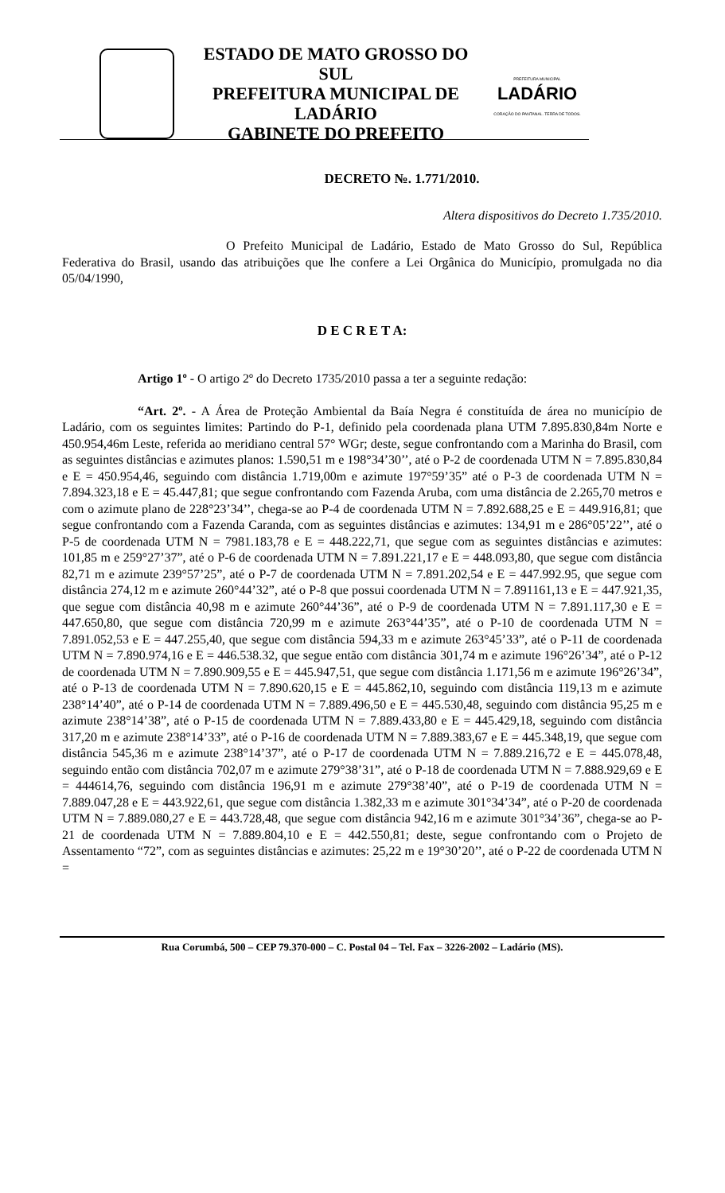ESTADO DE MATO GROSSO DO SUL
PREFEITURA MUNICIPAL DE LADÁRIO
GABINETE DO PREFEITO
PREFEITURA MUNICIPAL
LADÁRIO
CORAÇÃO DO PANTANAL. TERRA DE TODOS.
DECRETO №. 1.771/2010.
Altera dispositivos do Decreto 1.735/2010.
O Prefeito Municipal de Ladário, Estado de Mato Grosso do Sul, República Federativa do Brasil, usando das atribuições que lhe confere a Lei Orgânica do Município, promulgada no dia 05/04/1990,
D E C R E T A:
Artigo 1º - O artigo 2º do Decreto 1735/2010 passa a ter a seguinte redação:
“Art. 2º. - A Área de Proteção Ambiental da Baía Negra é constituída de área no município de Ladário, com os seguintes limites: Partindo do P-1, definido pela coordenada plana UTM 7.895.830,84m Norte e 450.954,46m Leste, referida ao meridiano central 57° WGr; deste, segue confrontando com a Marinha do Brasil, com as seguintes distâncias e azimutes planos: 1.590,51 m e 198°34’30’’, até o P-2 de coordenada UTM N = 7.895.830,84 e E = 450.954,46, seguindo com distância 1.719,00m e azimute 197°59’35” até o P-3 de coordenada UTM N = 7.894.323,18 e E = 45.447,81; que segue confrontando com Fazenda Aruba, com uma distância de 2.265,70 metros e com o azimute plano de 228°23’34’’, chega-se ao P-4 de coordenada UTM N = 7.892.688,25 e E = 449.916,81; que segue confrontando com a Fazenda Caranda, com as seguintes distâncias e azimutes: 134,91 m e 286°05’22’’, até o P-5 de coordenada UTM N = 7981.183,78 e E = 448.222,71, que segue com as seguintes distâncias e azimutes: 101,85 m e 259°27’37”, até o P-6 de coordenada UTM N = 7.891.221,17 e E = 448.093,80, que segue com distância 82,71 m e azimute 239°57’25”, até o P-7 de coordenada UTM N = 7.891.202,54 e E = 447.992.95, que segue com distância 274,12 m e azimute 260°44’32”, até o P-8 que possui coordenada UTM N = 7.891161,13 e E = 447.921,35, que segue com distância 40,98 m e azimute 260°44’36”, até o P-9 de coordenada UTM N = 7.891.117,30 e E = 447.650,80, que segue com distância 720,99 m e azimute 263°44’35”, até o P-10 de coordenada UTM N = 7.891.052,53 e E = 447.255,40, que segue com distância 594,33 m e azimute 263°45’33”, até o P-11 de coordenada UTM N = 7.890.974,16 e E = 446.538.32, que segue então com distância 301,74 m e azimute 196°26’34”, até o P-12 de coordenada UTM N = 7.890.909,55 e E = 445.947,51, que segue com distância 1.171,56 m e azimute 196°26’34”, até o P-13 de coordenada UTM N = 7.890.620,15 e E = 445.862,10, seguindo com distância 119,13 m e azimute 238°14’40”, até o P-14 de coordenada UTM N = 7.889.496,50 e E = 445.530,48, seguindo com distância 95,25 m e azimute 238°14’38”, até o P-15 de coordenada UTM N = 7.889.433,80 e E = 445.429,18, seguindo com distância 317,20 m e azimute 238°14’33”, até o P-16 de coordenada UTM N = 7.889.383,67 e E = 445.348,19, que segue com distância 545,36 m e azimute 238°14’37”, até o P-17 de coordenada UTM N = 7.889.216,72 e E = 445.078,48, seguindo então com distância 702,07 m e azimute 279°38’31”, até o P-18 de coordenada UTM N = 7.888.929,69 e E = 444614,76, seguindo com distância 196,91 m e azimute 279°38’40”, até o P-19 de coordenada UTM N = 7.889.047,28 e E = 443.922,61, que segue com distância 1.382,33 m e azimute 301°34’34”, até o P-20 de coordenada UTM N = 7.889.080,27 e E = 443.728,48, que segue com distância 942,16 m e azimute 301°34’36”, chega-se ao P-21 de coordenada UTM N = 7.889.804,10 e E = 442.550,81; deste, segue confrontando com o Projeto de Assentamento “72”, com as seguintes distâncias e azimutes: 25,22 m e 19°30’20’’, até o P-22 de coordenada UTM N =
Rua Corumbá, 500 – CEP 79.370-000 – C. Postal 04 – Tel. Fax – 3226-2002 – Ladário (MS).